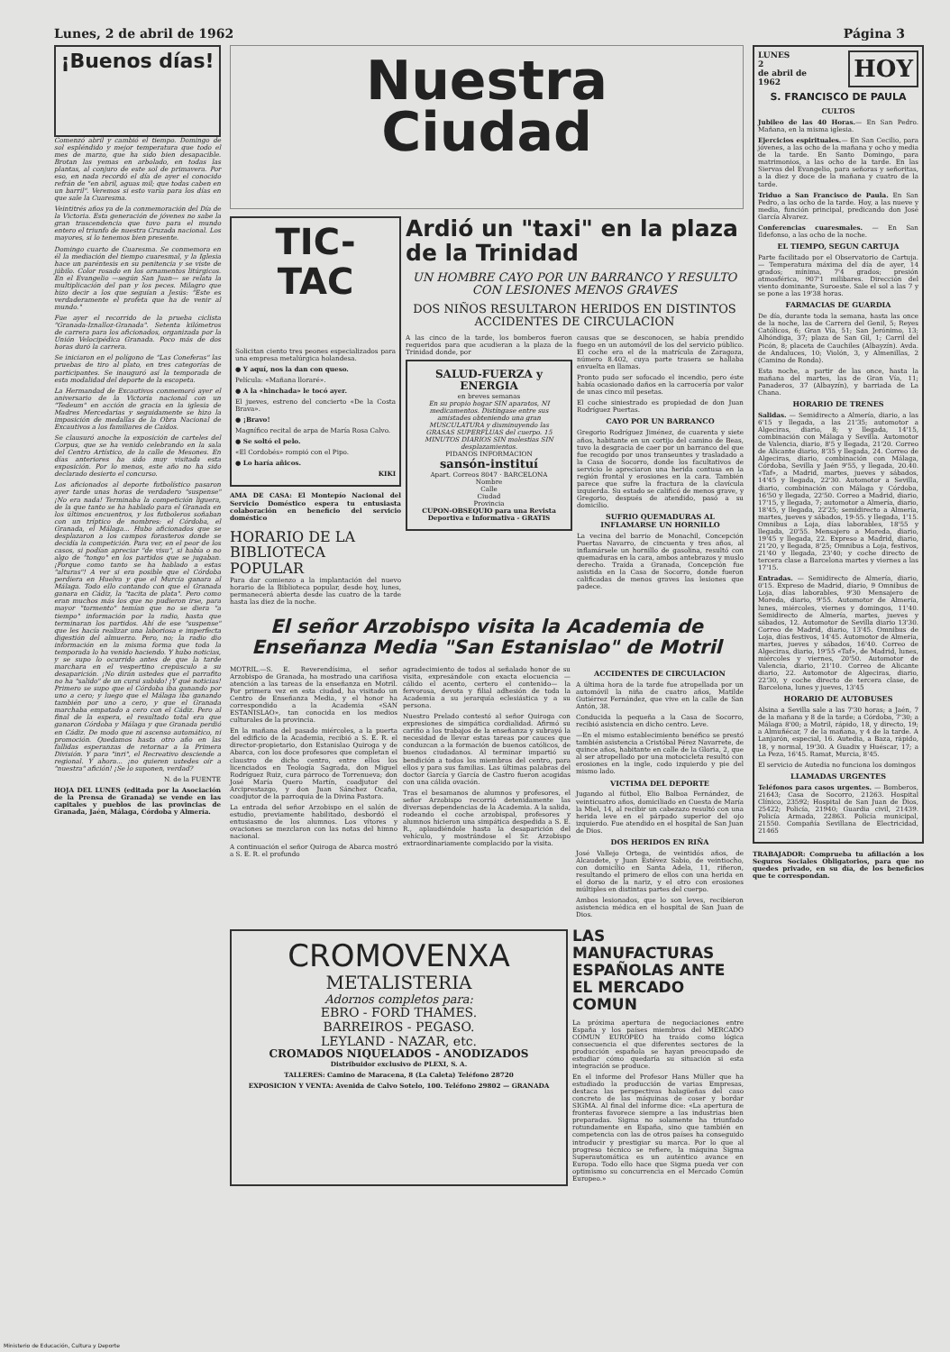Lunes, 2 de abril de 1962 Página 3
¡Buenos días!
Comenzó abril y cambió el tiempo. Domingo de sol espléndido y mejor temperatura que todo el mes de marzo, que ha sido bien desapacible. Brotan las yemas en arbolado, en todas las plantas, al conjuro de este sol de primavera. Por eso, en nada recordó el día de ayer el conocido refrán de "en abril, aguas mil; que todas caben en un barril". Veremos si esto varía para los días en que sale la Cuaresma.
Veintitrés años ya de la conmemoración del Día de la Victoria. Esta generación de jóvenes no sabe la gran trascendencia que tuvo para el mundo entero el triunfo de nuestra Cruzada nacional. Los mayores, si lo tenemos bien presente.
Domingo cuarto de Cuaresma. Se conmemora en él la mediación del tiempo cuaresmal, y la Iglesia hace un paréntesis en su penitencia y se viste de júbilo. Color rosado en los ornamentos litúrgicos. En el Evangelio —según San Juan— se relata la multiplicación del pan y los peces. Milagro que hizo decir a los que seguían a Jesús: "Este es verdaderamente el profeta que ha de venir al mundo."
Fue ayer el recorrido de la prueba ciclista "Granada-Iznalloz-Granada". Setenta kilómetros de carrera para los aficionados, organizada por la Unión Velocipédica Granada. Poco más de dos horas duró la carrera.
Se iniciaron en el polígono de "Las Coneferas" las pruebas de tiro al plato, en tres categorías de participantes. Se inauguró así la temporada de esta modalidad del deporte de la escopeta.
La Hermandad de Excautivos conmemoró ayer el aniversario de la Victoria nacional con un "Tedeum" en acción de gracia en la iglesia de Madres Mercedarias y seguidamente se hizo la imposición de medallas de la Obra Nacional de Excautivos a los familiares de Caídos.
Se clausuró anoche la exposición de carteles del Corpus, que se ha venido celebrando en la sala del Centro Artístico, de la calle de Mesones. En días anteriores ha sido muy visitada esta exposición. Por lo menos, este año no ha sido declarado desierto el concurso.
Los aficionados al deporte futbolístico pasaron ayer tarde unas horas de verdadero "suspense" ¡No era nada! Terminaba la competición liguera, de la que tanto se ha hablado para el Granada en los últimos encuentros, y los futboleros soñaban con un tríptico de nombres: el Córdoba, el Granada, el Málaga... Hubo aficionados que se desplazaron a los campos forasteros donde se decidía la competición. Para ver, en el peor de los casos, si podían apreciar "de visu", si había o no algo de "tongo" en los partidos que se jugaban. ¡Porque como tanto se ha hablado a estas "alturas"! A ver si era posible que el Córdoba perdiera en Huelva y que el Murcia ganara al Málaga. Todo ello contando con que el Granada ganara en Cádiz, la "tacita de plata". Pero como eran muchos más los que no pudieron irse, para mayor "tormento" temían que no se diera "a tiempo" información por la radio, hasta que terminaran los partidos. Ahí de ese "suspense" que les hacía realizar una laboriosa e imperfecta digestión del almuerzo. Pero, no; la radio dio información en la misma forma que toda la temporada lo ha venido haciendo. Y hubo noticias, y se supo lo ocurrido antes de que la tarde marchara en el vespertino crepúsculo a su desaparición. ¡No dirán ustedes que el parrafito no ha "salido" de un cursi subido! ¡Y qué noticias! Primero se supo que el Córdoba iba ganando por uno a cero; y luego que el Málaga iba ganando también por uno a cero, y que el Granada marchaba empatado a cero con el Cádiz. Pero al final de la espera, el resultado total era que ganaron Córdoba y Málaga y que Granada perdió en Cádiz. De modo que ni ascenso automático, ni promoción. Quedamos hasta otro año en las fallidas esperanzas de retornar a la Primera División. Y para "inri", el Recreativo desciende a regional. Y ahora... ¡no quieren ustedes oír a "nuestra" afición! ¡Se lo suponen, verdad?
N. de la FUENTE
HOJA DEL LUNES (editada por la Asociación de la Prensa de Granada) se vende en las capitales y pueblos de las provincias de Granada, Jaén, Málaga, Córdoba y Almería.
Nuestra
Ciudad
TIC-
TAC
Solicitan ciento tres peones especializados para una empresa metalúrgica holandesa.
● Y aquí, nos la dan con queso.
Película: «Mañana lloraré».
● A la «hinchada» le tocó ayer.
El jueves, estreno del concierto «De la Costa Brava».
● ¡Bravo!
Magnífico recital de arpa de María Rosa Calvo.
● Se soltó el pelo.
«El Cordobés» rompió con el Pipo.
● Lo haría añicos.
KIKI
AMA DE CASA: El Montepío Nacional del Servicio Doméstico espera tu entusiasta colaboración en beneficio del servicio doméstico
HORARIO DE LA BIBLIOTECA POPULAR
Para dar comienzo a la implantación del nuevo horario de la Biblioteca popular, desde hoy, lunes, permanecerá abierta desde las cuatro de la tarde hasta las diez de la noche.
Ardió un "taxi" en la plaza de la Trinidad
UN HOMBRE CAYO POR UN BARRANCO Y RESULTO CON LESIONES MENOS GRAVES
DOS NIÑOS RESULTARON HERIDOS EN DISTINTOS ACCIDENTES DE CIRCULACION
A las cinco de la tarde, los bomberos fueron requeridos para que acudieran a la plaza de la Trinidad donde, por
SALUD-FUERZA y ENERGIA
en breves semanas
En su propio hogar SIN aparatos, NI medicamentos. Distíngase entre sus amistades obteniendo una gran MUSCULATURA y disminuyendo las GRASAS SUPERFLUAS del cuerpo. 15 MINUTOS DIARIOS SIN molestias SIN desplazamientos.
PIDANOS INFORMACION
sansón-instituí
Apart. Correos 8047 · BARCELONA
Nombre
Calle
Ciudad
Provincia
CUPON-OBSEQUIO para una Revista Deportiva e Informativa - GRATIS
causas que se desconocen, se había prendido fuego en un automóvil de los del servicio público. El coche era el de la matrícula de Zaragoza, número 8.402, cuya parte trasera se hallaba envuelta en llamas.
Pronto pudo ser sofocado el incendio, pero éste había ocasionado daños en la carrocería por valor de unas cinco mil pesetas.
El coche siniestrado es propiedad de don Juan Rodríguez Puertas.
CAYO POR UN BARRANCO
Gregorio Rodríguez Jiménez, de cuarenta y siete años, habitante en un cortijo del camino de Beas, tuvo la desgracia de caer por un barranco del que fue recogido por unos transeuntes y trasladado a la Casa de Socorro, donde los facultativos de servicio le apreciaron una herida contusa en la región frontal y erosiones en la cara. También parece que sufre la fractura de la clavícula izquierda. Su estado se calificó de menos grave, y Gregorio, después de atendido, pasó a su domicilio.
SUFRIO QUEMADURAS AL INFLAMARSE UN HORNILLO
La vecina del barrio de Monachil, Concepción Puertas Navarro, de cincuenta y tres años, al inflamársele un hornillo de gasolina, resultó con quemaduras en la cara, ambos antebrazos y muslo derecho. Traída a Granada, Concepción fue asistida en la Casa de Socorro, donde fueron calificadas de menos graves las lesiones que padece.
El señor Arzobispo visita la Academia de Enseñanza Media "San Estanislao" de Motril
MOTRIL.—S. E. Reverendísima, el señor Arzobispo de Granada, ha mostrado una cariñosa atención a las tareas de la enseñanza en Motril. Por primera vez en esta ciudad, ha visitado un Centro de Enseñanza Media, y el honor ha correspondido a la Academia «SAN ESTANISLAO», tan conocida en los medios culturales de la provincia.
En la mañana del pasado miércoles, a la puerta del edificio de la Academia, recibió a S. E. R. el director-propietario, don Estanislao Quiroga y de Abarca, con los doce profesores que completan el claustro de dicho centro, entre ellos los licenciados en Teología Sagrada, don Miguel Rodríguez Ruiz, cura párroco de Torrenueva; don José María Quero Martín, coadjutor del Arciprestazgo, y don Juan Sánchez Ocaña, coadjutor de la parroquia de la Divina Pastora.
La entrada del señor Arzobispo en el salón de estudio, previamente habilitado, desbordó el entusiasmo de los alumnos. Los vítores y ovaciones se mezclaron con las notas del himno nacional.
A continuación el señor Quiroga de Abarca mostró a S. E. R. el profundo
agradecimiento de todos al señalado honor de su visita, expresándole con exacta elocuencia —cálido el acento, certero el contenido— la fervorosa, devota y filial adhesión de toda la Academia a su jerarquía eclesiástica y a su persona.
Nuestro Prelado contestó al señor Quiroga con expresiones de simpática cordialidad. Afirmó su cariño a los trabajos de la enseñanza y subrayó la necesidad de llevar estas tareas por cauces que conduzcan a la formación de buenos católicos, de buenos ciudadanos. Al terminar impartió su bendición a todos los miembros del centro, para ellos y para sus familias. Las últimas palabras del doctor García y García de Castro fueron acogidas con una cálida ovación.
Tras el besamanos de alumnos y profesores, el señor Arzobispo recorrió detenidamente las diversas dependencias de la Academia. A la salida, rodeando el coche arzobispal, profesores y alumnos hicieron una simpática despedida a S. E. R., aplaudiéndole hasta la desaparición del vehículo, y mostrándose el Sr. Arzobispo extraordinariamente complacido por la visita.
ACCIDENTES DE CIRCULACION
A última hora de la tarde fue atropellada por un automóvil la niña de cuatro años, Matilde Gutiérrez Fernández, que vive en la calle de San Antón, 38.
Conducida la pequeña a la Casa de Socorro, recibió asistencia en dicho centro. Leve.
—En el mismo establecimiento benéfico se prestó también asistencia a Cristóbal Pérez Navarrete, de quince años, habitante en calle de la Gloria, 2, que al ser atropellado por una motocicleta resultó con erosiones en la ingle, codo izquierdo y pie del mismo lado.
VICTIMA DEL DEPORTE
Jugando al fútbol, Elio Balboa Fernández, de veinticuatro años, domiciliado en Cuesta de María la Miel, 14, al recibir un cabezazo resultó con una herida leve en el párpado superior del ojo izquierdo. Fue atendido en el hospital de San Juan de Dios.
DOS HERIDOS EN RIÑA
José Vallejo Ortega, de veintidós años, de Alcaudete, y Juan Estévez Sabio, de veintiocho, con domicilio en Santa Adela, 11, riñeron, resultando el primero de ellos con una herida en el dorso de la nariz, y el otro con erosiones múltiples en distintas partes del cuerpo.
Ambos lesionados, que lo son leves, recibieron asistencia médica en el hospital de San Juan de Dios.
CROMOVENXA
METALISTERIA
Adornos completos para:
EBRO - FORD THAMES.
BARREIROS - PEGASO.
LEYLAND - NAZAR, etc.
CROMADOS NIQUELADOS - ANODIZADOS
Distribuidor exclusivo de PLEXI, S. A.
TALLERES: Camino de Maracena, 8 (La Caleta) Teléfono 28720
EXPOSICION Y VENTA: Avenida de Calvo Sotelo, 100. Teléfono 29802 — GRANADA
LAS MANUFACTURAS ESPAÑOLAS ANTE EL MERCADO COMUN
La próxima apertura de negociaciones entre España y los países miembros del MERCADO COMUN EUROPEO ha traído como lógica consecuencia el que diferentes sectores de la producción española se hayan preocupado de estudiar cómo quedaría su situación si esta integración se produce.
En el informe del Profesor Hans Müller que ha estudiado la producción de varias Empresas, destaca las perspectivas halagüeñas del caso concreto de las máquinas de coser y bordar SIGMA. Al final del informe dice: «La apertura de fronteras favorece siempre a las industrias bien preparadas. Sigma no solamente ha triunfado rotundamente en España, sino que también en competencia con las de otros países ha conseguido introducir y prestigiar su marca. Por lo que al progreso técnico se refiere, la máquina Sigma Superautomática es un auténtico avance en Europa. Todo ello hace que Sigma pueda ver con optimismo su concurrencia en el Mercado Común Europeo.»
LUNES
2
de abril de
1962 HOY
S. FRANCISCO DE PAULA
CULTOS
Jubileo de las 40 Horas.— En San Pedro. Mañana, en la misma iglesia.
Ejercicios espirituales.— En San Cecilio, para jóvenes, a las ocho de la mañana y ocho y media de la tarde. En Santo Domingo, para matrimonios, a las ocho de la tarde. En las Siervas del Evangelio, para señoras y señoritas, a la diez y doce de la mañana y cuatro de la tarde.
Triduo a San Francisco de Paula. En San Pedro, a las ocho de la tarde. Hoy, a las nueve y media, función principal, predicando don José García Alvarez.
Conferencias cuaresmales. — En San Ildefonso, a las ocho de la noche.
EL TIEMPO, SEGUN CARTUJA
Parte facilitado por el Observatorio de Cartuja. — Temperatura máxima del día de ayer, 14 grados; mínima, 7'4 grados; presión atmosférica, 907'1 milibares. Dirección del viento dominante, Suroeste. Sale el sol a las 7 y se pone a las 19'38 horas.
FARMACIAS DE GUARDIA
De día, durante toda la semana, hasta las once de la noche, las de Carrera del Genil, 5; Reyes Católicos, 6; Gran Vía, 51; San Jerónimo, 13; Alhóndiga, 37; plaza de San Gil, 1; Carril del Picón, 8; placeta de Cauchiles (Albayzín). Avda. de Andaluces, 10; Violón, 3, y Almenillas, 2 (Camino de Ronda).
Esta noche, a partir de las once, hasta la mañana del martes, las de Gran Vía, 11; Panaderos, 37 (Albayzín), y barriada de La Chana.
HORARIO DE TRENES
Salidas. — Semidirecto a Almería, diario, a las 6'15 y llegada, a las 21'35; automotor a Algeciras, diario, 8; y llegada, 14'15, combinación con Málaga y Sevilla. Automotor de Valencia, diario, 8'5 y llegada, 21'20. Correo de Alicante diario, 8'35 y llegada, 24. Correo de Algeciras, diario, combinación con Málaga, Córdoba, Sevilla y Jaén 9'55, y llegada, 20.40. «Taf», a Madrid, martes, jueves y sábados, 14'45 y llegada, 22'30. Automotor a Sevilla, diario, combinación con Málaga y Córdoba, 16'50 y llegada, 22'50. Correo a Madrid, diario, 17'15, y llegada, 7; automotor a Almería, diario, 18'45, y llegada, 22'25; semidirecto a Almería, martes, jueves y sábados, 19-55. y llegada, 1'15. Omnibus a Loja, días laborables, 18'55 y llegada, 20'55. Mensajero a Moreda, diario, 19'45 y llegada, 22. Expreso a Madrid, diario, 21'20, y llegada, 8'25; Omnibus a Loja, festivos, 21'40 y llegada, 23'40; y coche directo de tercera clase a Barcelona martes y viernes a las 17'15.
Entradas. — Semidirecto de Almería, diario, 0'15. Expreso de Madrid, diario, 9 Omnibus de Loja, días laborables, 9'30 Mensajero de Moreda, diario, 9'55. Automotor de Almería, lunes, miércoles, viernes y domingos, 11'40. Semidirecto de Almería, martes, jueves y sábados, 12. Automotor de Sevilla diario 13'30. Correo de Madrid, diario, 13'45. Omnibus de Loja, días festivos, 14'45. Automotor de Almería, martes, jueves y sábados, 16'40. Correo de Algeciras, diario, 19'55 «Taf», de Madrid, lunes, miércoles y viernes, 20'50. Automotor de Valencia, diario, 21'10. Correo de Alicante diario, 22. Automotor de Algeciras, diario, 22'30, y coche directo de tercera clase, de Barcelona, lunes y jueves, 13'45
HORARIO DE AUTOBUSES
Alsina a Sevilla sale a las 7'30 horas; a Jaén, 7 de la mañana y 8 de la tarde; a Córdoba, 7'30; a Málaga 8'00; a Motril, rápido, 18, y directo, 19; a Almuñécar, 7 de la mañana, y 4 de la tarde. A Lanjarón, especial, 16. Autedia, a Baza, rápido, 18, y normal, 19'30. A Guadix y Huéscar, 17; a La Peza, 16'45. Ramat, Murcia, 8'45.
El servicio de Autedia no funciona los domingos
LLAMADAS URGENTES
Teléfonos para casos urgentes. — Bomberos, 21643; Casa de Socorro, 21263. Hospital Clínico, 23592; Hospital de San Juan de Dios, 25422; Policía, 21940; Guardia civil, 21439. Policía Armada, 22863. Policía municipal, 21550. Compañía Sevillana de Electricidad, 21465
TRABAJADOR: Comprueba tu afiliación a los Seguros Sociales Obligatorios, para que no quedes privado, en su día, de los beneficios que te correspondan.
Ministerio de Educación, Cultura y Deporte